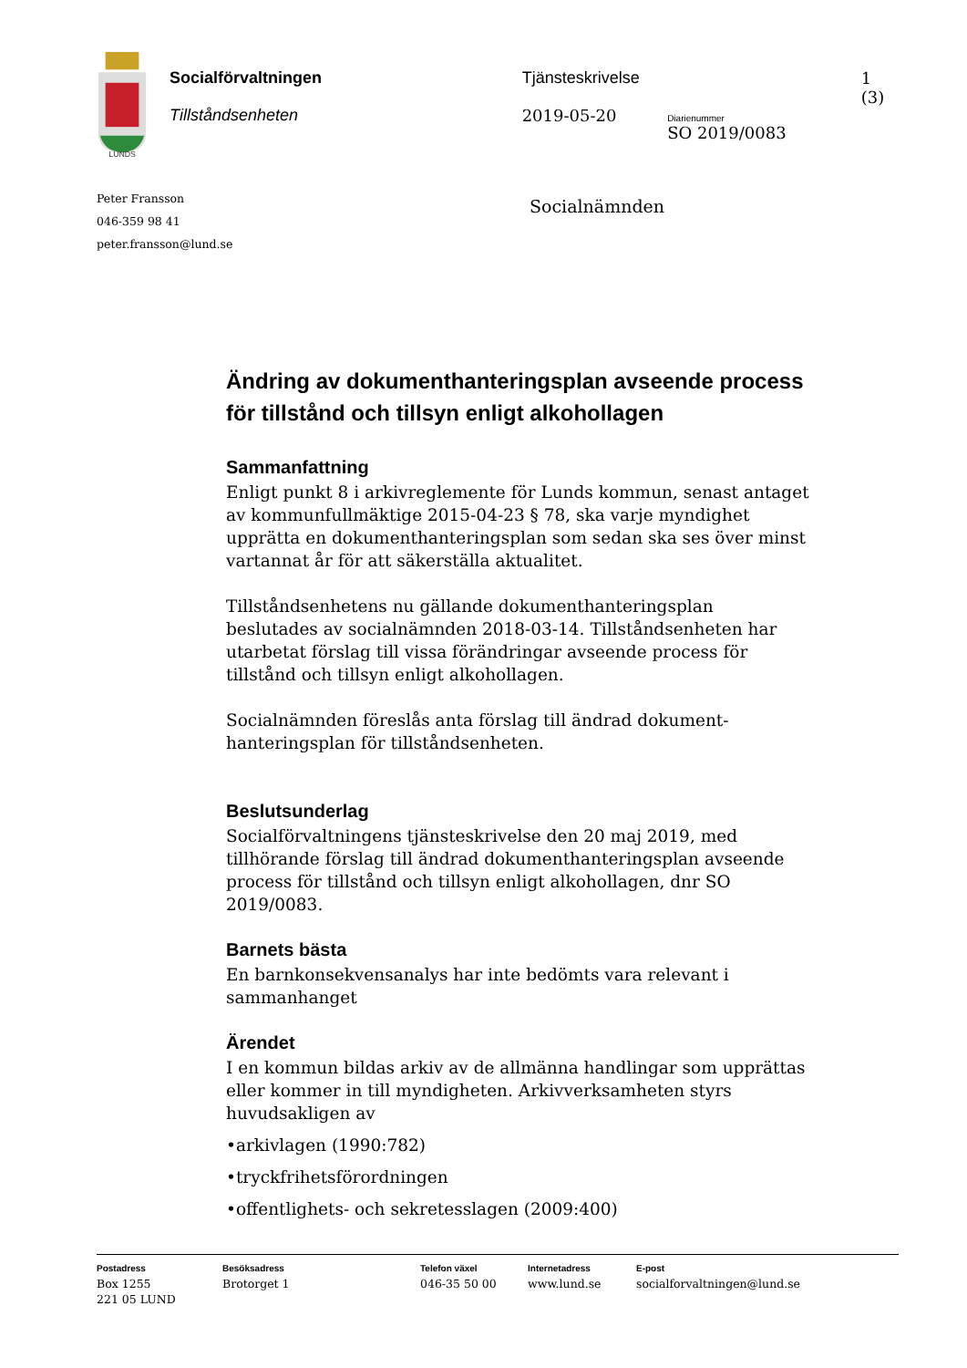LUNDS
Socialförvaltningen
Tillståndsenheten
Tjänsteskrivelse
2019-05-20
Diarienummer
SO 2019/0083
1 (3)
Peter Fransson
046-359 98 41
peter.fransson@lund.se
Socialnämnden
Ändring av dokumenthanteringsplan avseende process för tillstånd och tillsyn enligt alkohollagen
Sammanfattning
Enligt punkt 8 i arkivreglemente för Lunds kommun, senast antaget av kommunfullmäktige 2015-04-23 § 78, ska varje myndighet upprätta en dokumenthanteringsplan som sedan ska ses över minst vartannat år för att säkerställa aktualitet.
Tillståndsenhetens nu gällande dokumenthanteringsplan beslutades av socialnämnden 2018-03-14. Tillståndsenheten har utarbetat förslag till vissa förändringar avseende process för tillstånd och tillsyn enligt alkohollagen.
Socialnämnden föreslås anta förslag till ändrad dokument-hanteringsplan för tillståndsenheten.
Beslutsunderlag
Socialförvaltningens tjänsteskrivelse den 20 maj 2019, med tillhörande förslag till ändrad dokumenthanteringsplan avseende process för tillstånd och tillsyn enligt alkohollagen, dnr SO 2019/0083.
Barnets bästa
En barnkonsekvensanalys har inte bedömts vara relevant i sammanhanget
Ärendet
I en kommun bildas arkiv av de allmänna handlingar som upprättas eller kommer in till myndigheten. Arkivverksamheten styrs huvudsakligen av
•arkivlagen (1990:782)
•tryckfrihetsförordningen
•offentlighets- och sekretesslagen (2009:400)
Postadress
Box 1255
221 05 LUND
Besöksadress
Brotorget 1
Telefon växel
046-35 50 00
Internetadress
www.lund.se
E-post
socialforvaltningen@lund.se